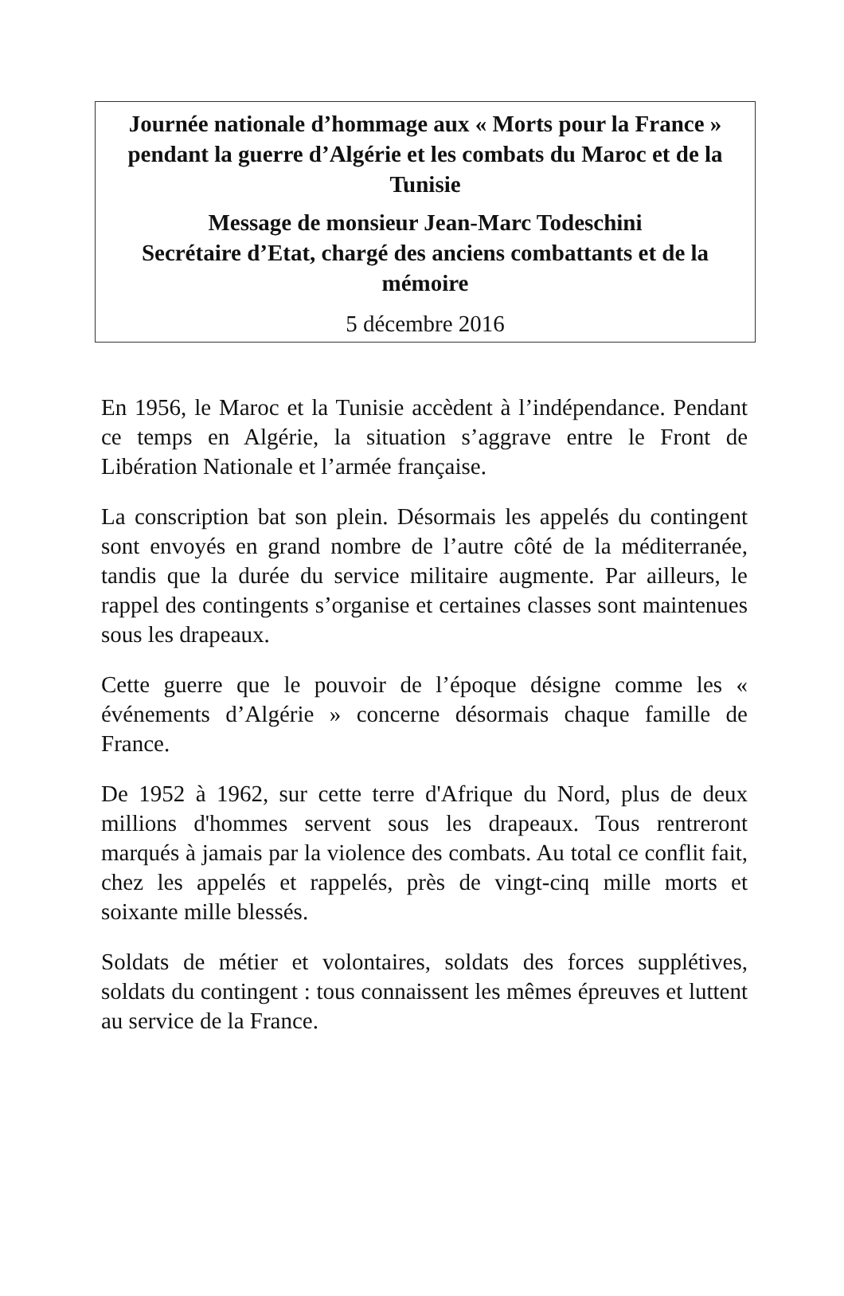Journée nationale d’hommage aux « Morts pour la France » pendant la guerre d’Algérie et les combats du Maroc et de la Tunisie
Message de monsieur Jean-Marc Todeschini
Secrétaire d’Etat, chargé des anciens combattants et de la mémoire
5 décembre 2016
En 1956, le Maroc et la Tunisie accèdent à l’indépendance. Pendant ce temps en Algérie, la situation s’aggrave entre le Front de Libération Nationale et l’armée française.
La conscription bat son plein. Désormais les appelés du contingent sont envoyés en grand nombre de l’autre côté de la méditerranée, tandis que la durée du service militaire augmente. Par ailleurs, le rappel des contingents s’organise et certaines classes sont maintenues sous les drapeaux.
Cette guerre que le pouvoir de l’époque désigne comme les « événements d’Algérie » concerne désormais chaque famille de France.
De 1952 à 1962, sur cette terre d'Afrique du Nord, plus de deux millions d'hommes servent sous les drapeaux. Tous rentreront marqués à jamais par la violence des combats. Au total ce conflit fait, chez les appelés et rappelés, près de vingt-cinq mille morts et soixante mille blessés.
Soldats de métier et volontaires, soldats des forces supplétives, soldats du contingent : tous connaissent les mêmes épreuves et luttent au service de la France.